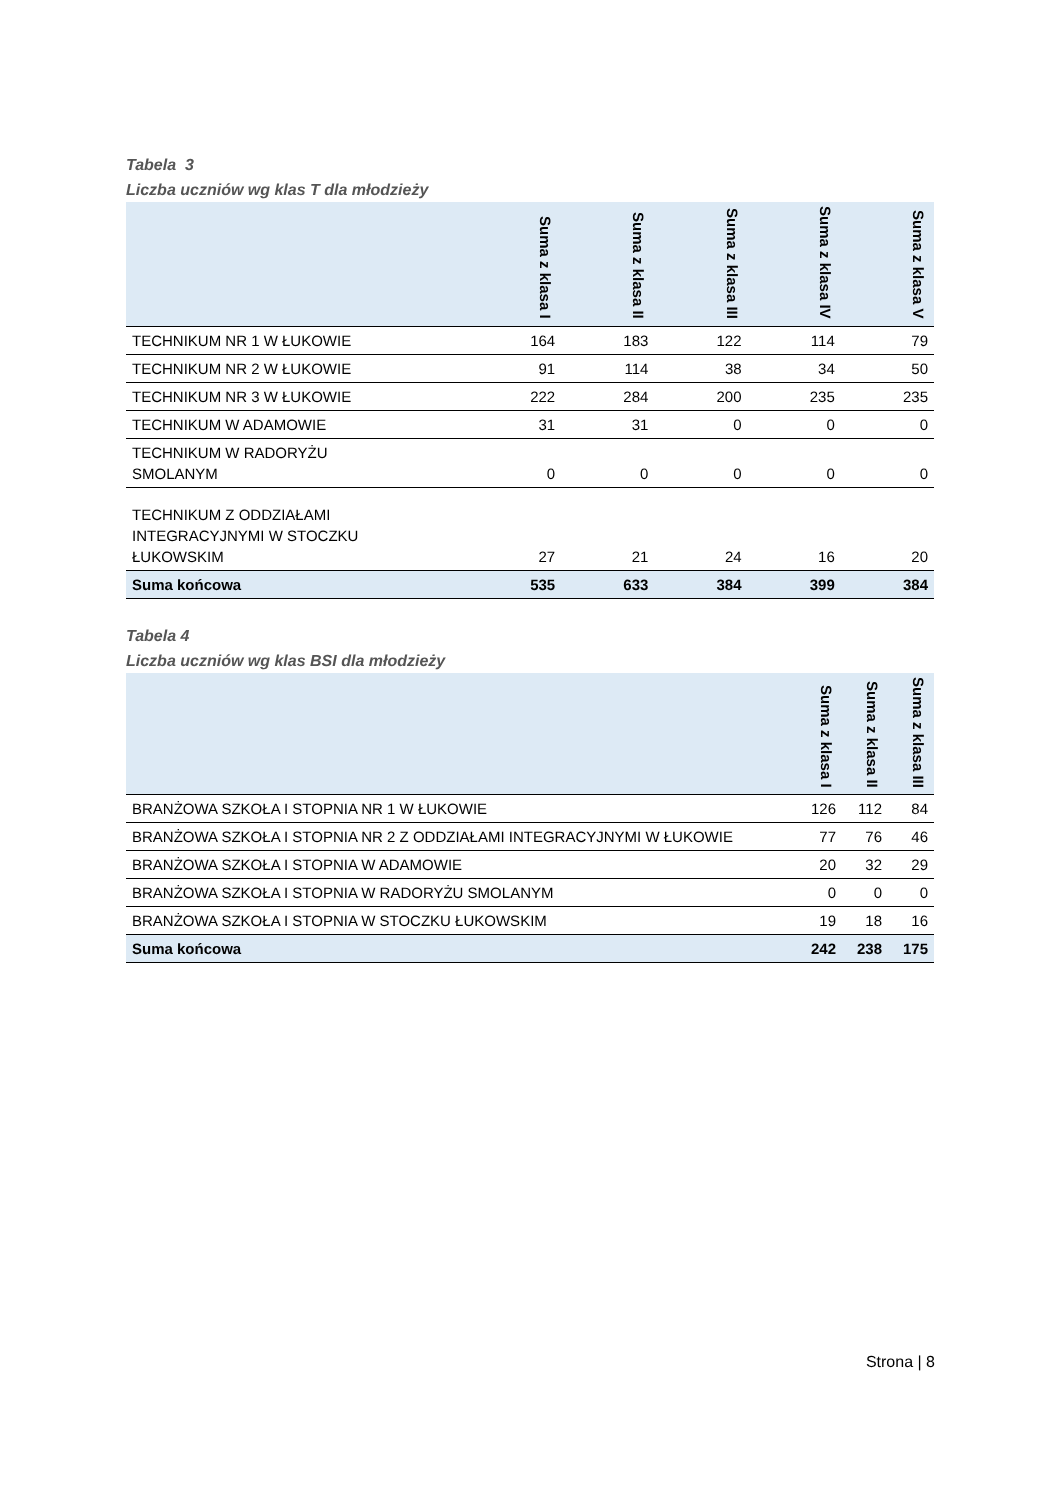Tabela 3
Liczba uczniów wg klas T dla młodzieży
| | Suma z klasa I | Suma z klasa II | Suma z klasa III | Suma z klasa IV | Suma z klasa V |
| --- | --- | --- | --- | --- | --- |
| TECHNIKUM NR 1 W ŁUKOWIE | 164 | 183 | 122 | 114 | 79 |
| TECHNIKUM NR 2 W ŁUKOWIE | 91 | 114 | 38 | 34 | 50 |
| TECHNIKUM NR 3 W ŁUKOWIE | 222 | 284 | 200 | 235 | 235 |
| TECHNIKUM W ADAMOWIE | 31 | 31 | 0 | 0 | 0 |
| TECHNIKUM W RADORYŻU SMOLANYM | 0 | 0 | 0 | 0 | 0 |
| TECHNIKUM Z ODDZIAŁAMI INTEGRACYJNYMI W STOCZKU ŁUKOWSKIM | 27 | 21 | 24 | 16 | 20 |
| Suma końcowa | 535 | 633 | 384 | 399 | 384 |
Tabela 4
Liczba uczniów wg klas BSI dla młodzieży
| | Suma z klasa I | Suma z klasa II | Suma z klasa III |
| --- | --- | --- | --- |
| BRANŻOWA SZKOŁA I STOPNIA NR 1 W ŁUKOWIE | 126 | 112 | 84 |
| BRANŻOWA SZKOŁA I STOPNIA NR 2 Z ODDZIAŁAMI INTEGRACYJNYMI W ŁUKOWIE | 77 | 76 | 46 |
| BRANŻOWA SZKOŁA I STOPNIA W ADAMOWIE | 20 | 32 | 29 |
| BRANŻOWA SZKOŁA I STOPNIA W RADORYŻU SMOLANYM | 0 | 0 | 0 |
| BRANŻOWA SZKOŁA I STOPNIA W STOCZKU ŁUKOWSKIM | 19 | 18 | 16 |
| Suma końcowa | 242 | 238 | 175 |
Strona | 8